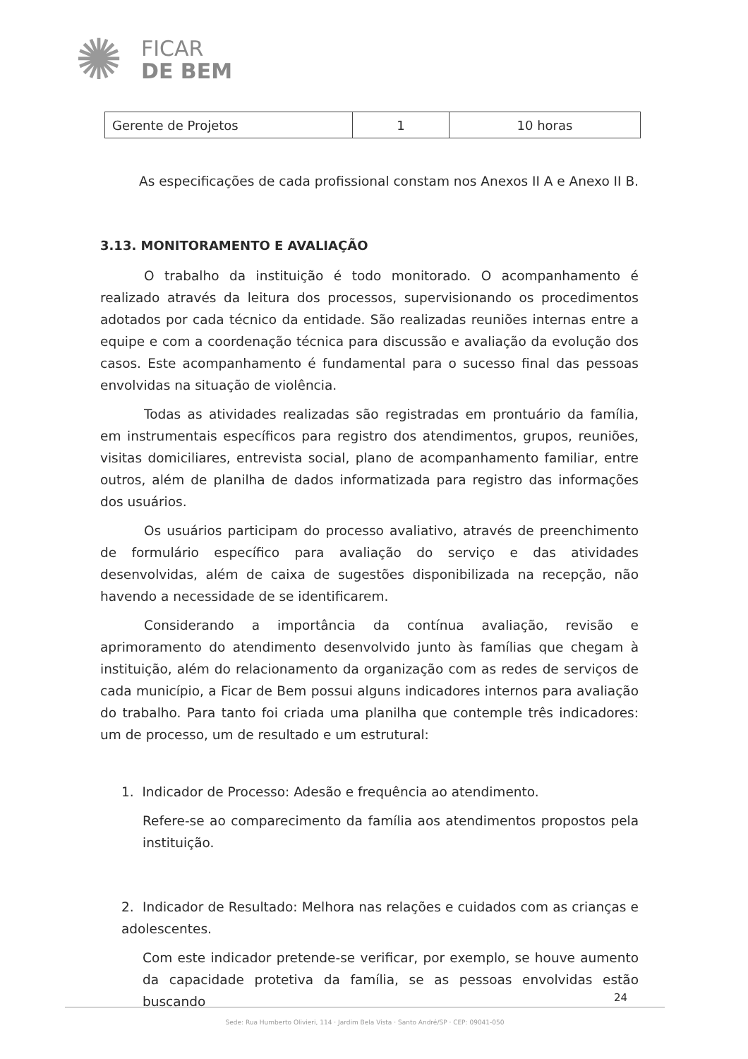✺
FICAR
DE BEM
| Gerente de Projetos | 1 | 10 horas |
As especificações de cada profissional constam nos Anexos II A e Anexo II B.
3.13. MONITORAMENTO E AVALIAÇÃO
O trabalho da instituição é todo monitorado. O acompanhamento é realizado através da leitura dos processos, supervisionando os procedimentos adotados por cada técnico da entidade. São realizadas reuniões internas entre a equipe e com a coordenação técnica para discussão e avaliação da evolução dos casos. Este acompanhamento é fundamental para o sucesso final das pessoas envolvidas na situação de violência.
Todas as atividades realizadas são registradas em prontuário da família, em instrumentais específicos para registro dos atendimentos, grupos, reuniões, visitas domiciliares, entrevista social, plano de acompanhamento familiar, entre outros, além de planilha de dados informatizada para registro das informações dos usuários.
Os usuários participam do processo avaliativo, através de preenchimento de formulário específico para avaliação do serviço e das atividades desenvolvidas, além de caixa de sugestões disponibilizada na recepção, não havendo a necessidade de se identificarem.
Considerando a importância da contínua avaliação, revisão e aprimoramento do atendimento desenvolvido junto às famílias que chegam à instituição, além do relacionamento da organização com as redes de serviços de cada município, a Ficar de Bem possui alguns indicadores internos para avaliação do trabalho. Para tanto foi criada uma planilha que contemple três indicadores: um de processo, um de resultado e um estrutural:
1. Indicador de Processo: Adesão e frequência ao atendimento.
Refere-se ao comparecimento da família aos atendimentos propostos pela instituição.
2. Indicador de Resultado: Melhora nas relações e cuidados com as crianças e adolescentes.
Com este indicador pretende-se verificar, por exemplo, se houve aumento da capacidade protetiva da família, se as pessoas envolvidas estão buscando
24
Sede: Rua Humberto Olivieri, 114 · Jardim Bela Vista · Santo André/SP · CEP: 09041-050